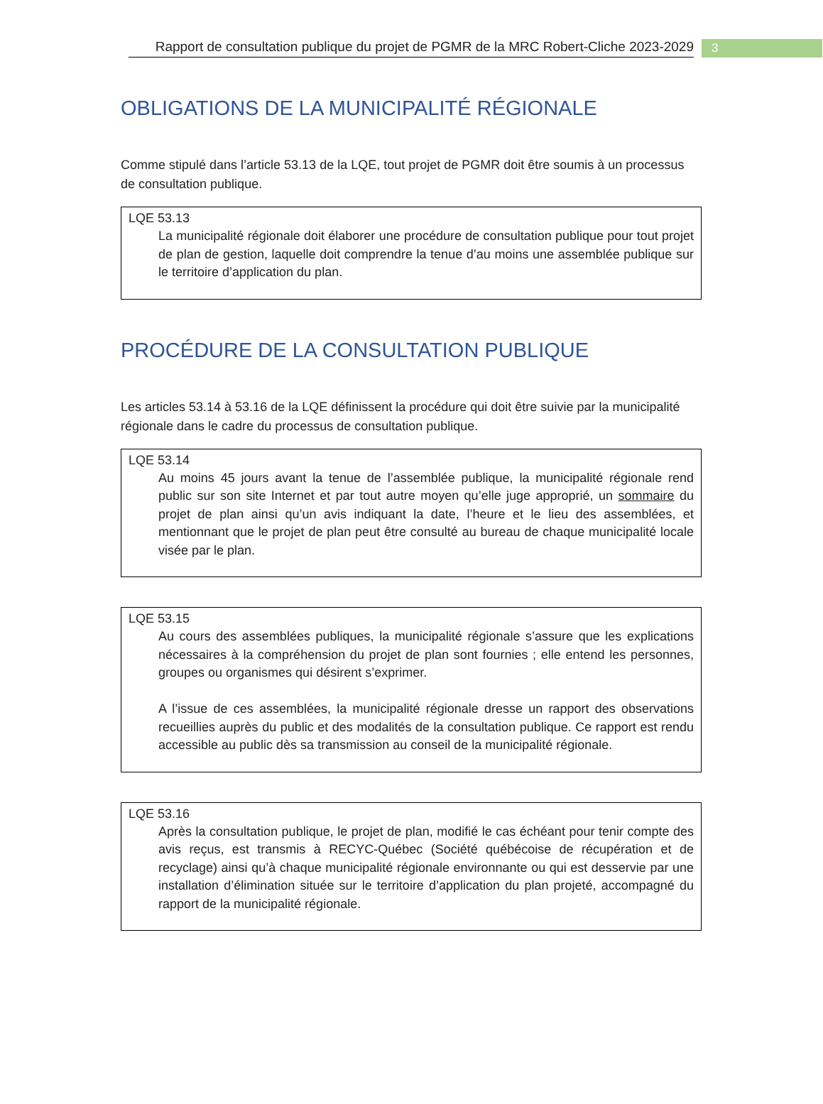Rapport de consultation publique du projet de PGMR de la MRC Robert-Cliche 2023-2029
3
OBLIGATIONS DE LA MUNICIPALITÉ RÉGIONALE
Comme stipulé dans l’article 53.13 de la LQE, tout projet de PGMR doit être soumis à un processus de consultation publique.
LQE 53.13
La municipalité régionale doit élaborer une procédure de consultation publique pour tout projet de plan de gestion, laquelle doit comprendre la tenue d’au moins une assemblée publique sur le territoire d’application du plan.
PROCÉDURE DE LA CONSULTATION PUBLIQUE
Les articles 53.14 à 53.16 de la LQE définissent la procédure qui doit être suivie par la municipalité régionale dans le cadre du processus de consultation publique.
LQE 53.14
Au moins 45 jours avant la tenue de l’assemblée publique, la municipalité régionale rend public sur son site Internet et par tout autre moyen qu’elle juge approprié, un sommaire du projet de plan ainsi qu’un avis indiquant la date, l’heure et le lieu des assemblées, et mentionnant que le projet de plan peut être consulté au bureau de chaque municipalité locale visée par le plan.
LQE 53.15
Au cours des assemblées publiques, la municipalité régionale s’assure que les explications nécessaires à la compréhension du projet de plan sont fournies ; elle entend les personnes, groupes ou organismes qui désirent s’exprimer.
A l’issue de ces assemblées, la municipalité régionale dresse un rapport des observations recueillies auprès du public et des modalités de la consultation publique. Ce rapport est rendu accessible au public dès sa transmission au conseil de la municipalité régionale.
LQE 53.16
Après la consultation publique, le projet de plan, modifié le cas échéant pour tenir compte des avis reçus, est transmis à RECYC-Québec (Société québécoise de récupération et de recyclage) ainsi qu’à chaque municipalité régionale environnante ou qui est desservie par une installation d’élimination située sur le territoire d’application du plan projeté, accompagné du rapport de la municipalité régionale.